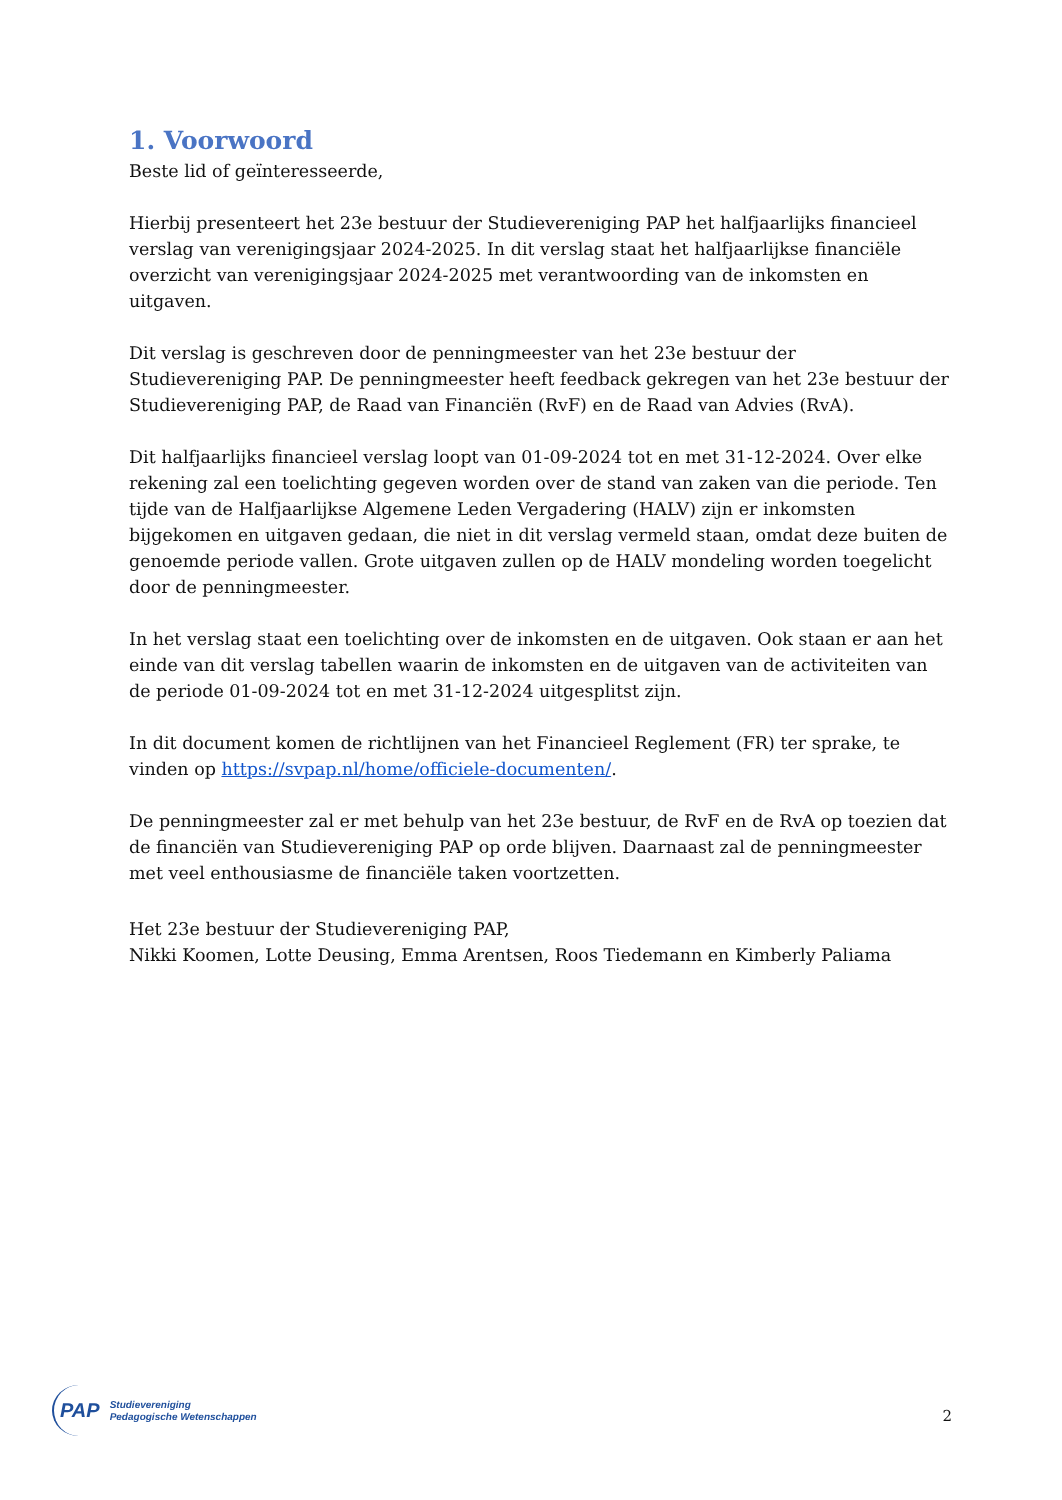1. Voorwoord
Beste lid of geïnteresseerde,
Hierbij presenteert het 23e bestuur der Studievereniging PAP het halfjaarlijks financieel verslag van verenigingsjaar 2024-2025. In dit verslag staat het halfjaarlijkse financiële overzicht van verenigingsjaar 2024-2025 met verantwoording van de inkomsten en uitgaven.
Dit verslag is geschreven door de penningmeester van het 23e bestuur der Studievereniging PAP. De penningmeester heeft feedback gekregen van het 23e bestuur der Studievereniging PAP, de Raad van Financiën (RvF) en de Raad van Advies (RvA).
Dit halfjaarlijks financieel verslag loopt van 01-09-2024 tot en met 31-12-2024. Over elke rekening zal een toelichting gegeven worden over de stand van zaken van die periode. Ten tijde van de Halfjaarlijkse Algemene Leden Vergadering (HALV) zijn er inkomsten bijgekomen en uitgaven gedaan, die niet in dit verslag vermeld staan, omdat deze buiten de genoemde periode vallen. Grote uitgaven zullen op de HALV mondeling worden toegelicht door de penningmeester.
In het verslag staat een toelichting over de inkomsten en de uitgaven. Ook staan er aan het einde van dit verslag tabellen waarin de inkomsten en de uitgaven van de activiteiten van de periode 01-09-2024 tot en met 31-12-2024 uitgesplitst zijn.
In dit document komen de richtlijnen van het Financieel Reglement (FR) ter sprake, te vinden op https://svpap.nl/home/officiele-documenten/.
De penningmeester zal er met behulp van het 23e bestuur, de RvF en de RvA op toezien dat de financiën van Studievereniging PAP op orde blijven. Daarnaast zal de penningmeester met veel enthousiasme de financiële taken voortzetten.
Het 23e bestuur der Studievereniging PAP,
Nikki Koomen, Lotte Deusing, Emma Arentsen, Roos Tiedemann en Kimberly Paliama
PAP Studievereniging
Pedagogische Wetenschappen
2